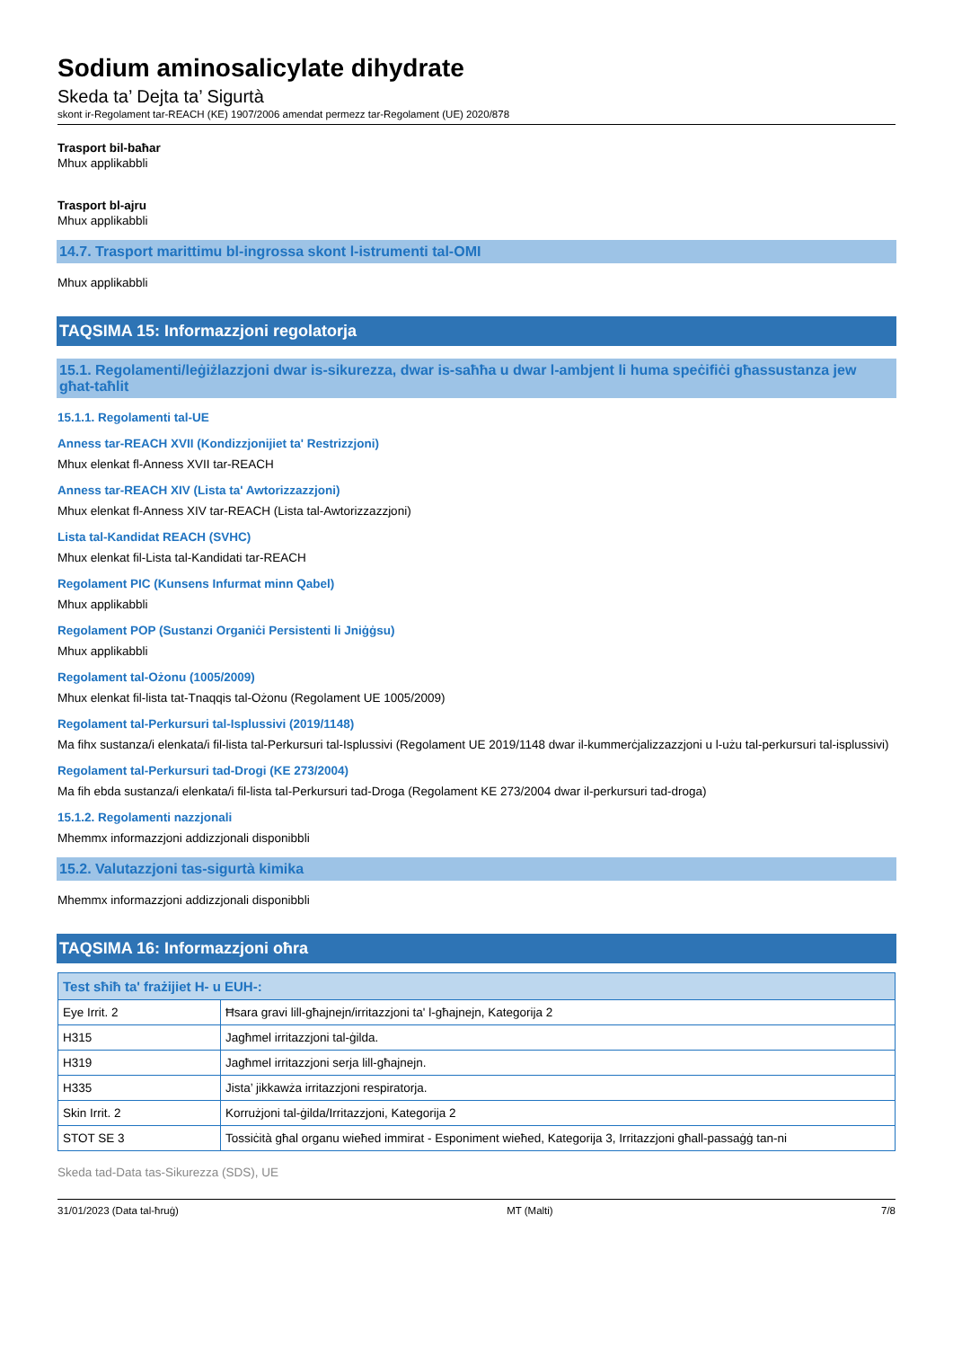Sodium aminosalicylate dihydrate
Skeda ta’ Dejta ta’ Sigurtà
skont ir-Regolament tar-REACH (KE) 1907/2006 amendat permezz tar-Regolament (UE) 2020/878
Trasport bil-baħar
Mhux applikabbli
Trasport bl-ajru
Mhux applikabbli
14.7. Trasport marittimu bl-ingrossa skont l-istrumenti tal-OMI
Mhux applikabbli
TAQSIMA 15: Informazzjoni regolatorja
15.1. Regolamenti/leġiżlazzjoni dwar is-sikurezza, dwar is-saħħa u dwar l-ambjent li huma speċifiċi għassustanza jew għat-taħlit
15.1.1. Regolamenti tal-UE
Anness tar-REACH XVII (Kondizzjonijiet ta' Restrizzjoni)
Mhux elenkat fl-Anness XVII tar-REACH
Anness tar-REACH XIV (Lista ta' Awtorizzazzjoni)
Mhux elenkat fl-Anness XIV tar-REACH (Lista tal-Awtorizzazzjoni)
Lista tal-Kandidat REACH (SVHC)
Mhux elenkat fil-Lista tal-Kandidati tar-REACH
Regolament PIC (Kunsens Infurmat minn Qabel)
Mhux applikabbli
Regolament POP (Sustanzi Organiċi Persistenti li Jniġġsu)
Mhux applikabbli
Regolament tal-Ożonu (1005/2009)
Mhux elenkat fil-lista tat-Tnaqqis tal-Ożonu (Regolament UE 1005/2009)
Regolament tal-Perkursuri tal-Isplussivi (2019/1148)
Ma fihx sustanza/i elenkata/i fil-lista tal-Perkursuri tal-Isplussivi (Regolament UE 2019/1148 dwar il-kummerċjalizzazzjoni u l-użu tal-perkursuri tal-isplussivi)
Regolament tal-Perkursuri tad-Drogi (KE 273/2004)
Ma fih ebda sustanza/i elenkata/i fil-lista tal-Perkursuri tad-Droga (Regolament KE 273/2004 dwar il-perkursuri tad-droga)
15.1.2. Regolamenti nazzjonali
Mhemmx informazzjoni addizzjonali disponibbli
15.2. Valutazzjoni tas-sigurtà kimika
Mhemmx informazzjoni addizzjonali disponibbli
TAQSIMA 16: Informazzjoni oħra
| Test sħiħ ta' frażijiet H- u EUH-: | |
| --- | --- |
| Eye Irrit. 2 | Ħsara gravi lill-għajnejn/irritazzjoni ta' l-għajnejn, Kategorija 2 |
| H315 | Jagħmel irritazzjoni tal-ġilda. |
| H319 | Jagħmel irritazzjoni serja lill-għajnejn. |
| H335 | Jista’ jikkawża irritazzjoni respiratorja. |
| Skin Irrit. 2 | Korrużjoni tal-ġilda/Irritazzjoni, Kategorija 2 |
| STOT SE 3 | Tossiċità għal organu wieħed immirat - Esponiment wieħed, Kategorija 3, Irritazzjoni għall-passaġġ tan-ni |
Skeda tad-Data tas-Sikurezza (SDS), UE
31/01/2023 (Data tal-ħruġ) MT (Malti) 7/8